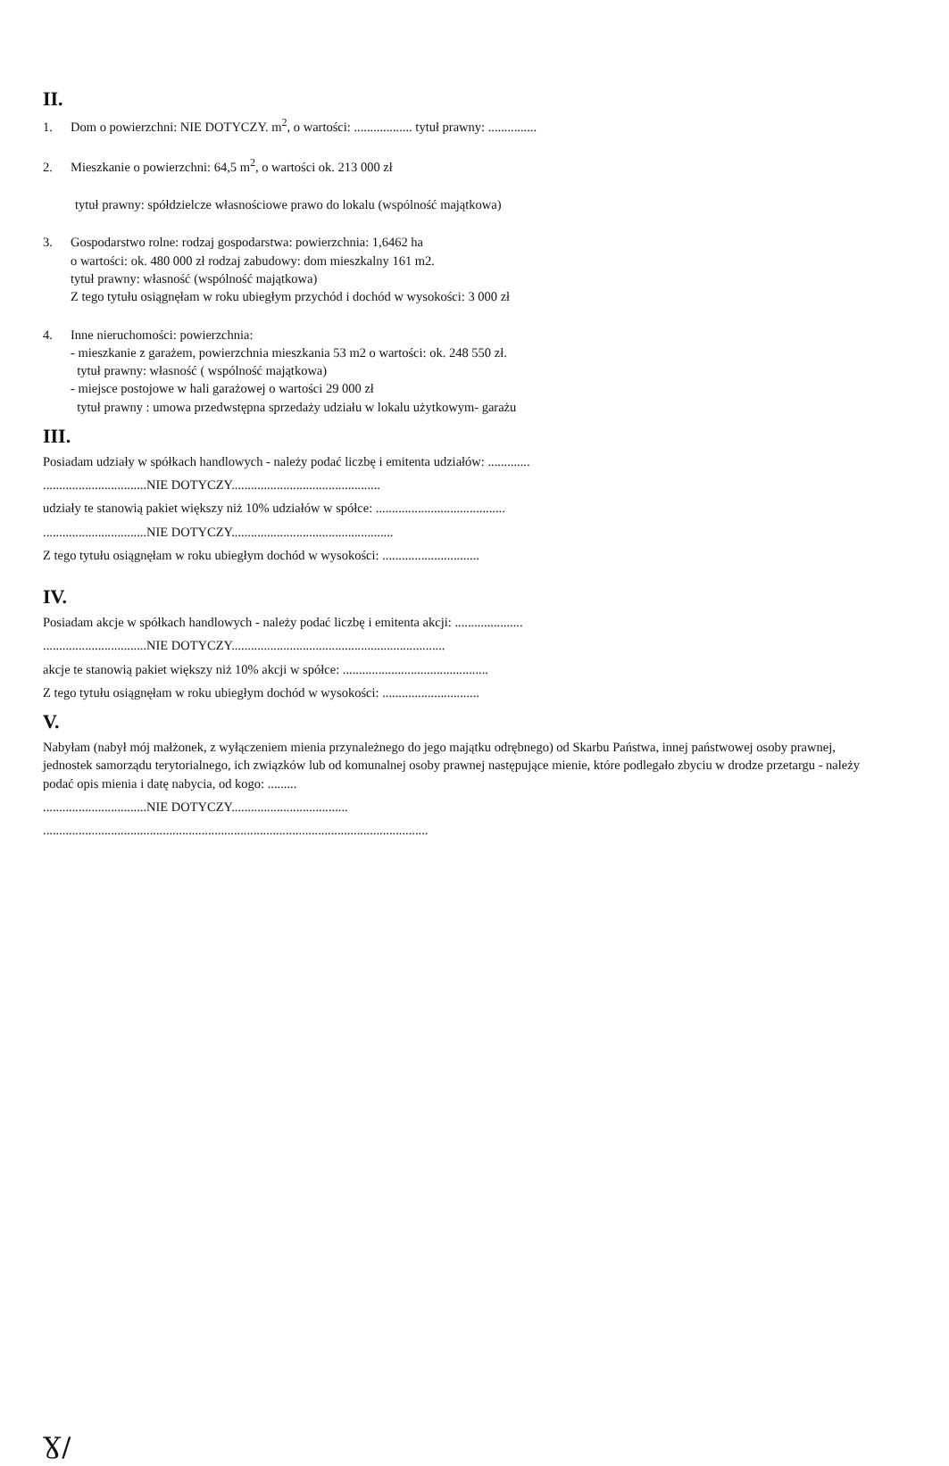II.
1. Dom o powierzchni: NIE DOTYCZY. m<sup>2</sup>, o wartości: .................. tytuł prawny: ...............
2. Mieszkanie o powierzchni: 64,5 m<sup>2</sup>, o wartości ok. 213 000 zł
tytuł prawny: spółdzielcze własnościowe prawo do lokalu (wspólność majątkowa)
3. Gospodarstwo rolne: rodzaj gospodarstwa: powierzchnia: 1,6462 ha
o wartości: ok. 480 000 zł rodzaj zabudowy: dom mieszkalny 161 m2.
tytuł prawny: własność (wspólność majątkowa)
Z tego tytułu osiągnęłam w roku ubiegłym przychód i dochód w wysokości: 3 000 zł
4. Inne nieruchomości: powierzchnia:
- mieszkanie z garażem, powierzchnia mieszkania 53 m2 o wartości: ok. 248 550 zł.
tytuł prawny: własność ( wspólność majątkowa)
- miejsce postojowe w hali garażowej o wartości 29 000 zł
tytuł prawny : umowa przedwstępna sprzedaży udziału w lokalu użytkowym- garażu
III.
Posiadam udziały w spółkach handlowych - należy podać liczbę i emitenta udziałów: .............
................................NIE DOTYCZY..............................................
udziały te stanowią pakiet większy niż 10% udziałów w spółce: ........................................
................................NIE DOTYCZY..................................................
Z tego tytułu osiągnęłam w roku ubiegłym dochód w wysokości: ..............................
IV.
Posiadam akcje w spółkach handlowych - należy podać liczbę i emitenta akcji: .....................
................................NIE DOTYCZY..................................................................
akcje te stanowią pakiet większy niż 10% akcji w spółce: .............................................
Z tego tytułu osiągnęłam w roku ubiegłym dochód w wysokości: ..............................
V.
Nabyłam (nabył mój małżonek, z wyłączeniem mienia przynależnego do jego majątku odrębnego) od Skarbu Państwa, innej państwowej osoby prawnej, jednostek samorządu terytorialnego, ich związków lub od komunalnej osoby prawnej następujące mienie, które podlegało zbyciu w drodze przetargu - należy podać opis mienia i datę nabycia, od kogo: .........
................................NIE DOTYCZY....................................
.......................................................................................................................
Ɣ/